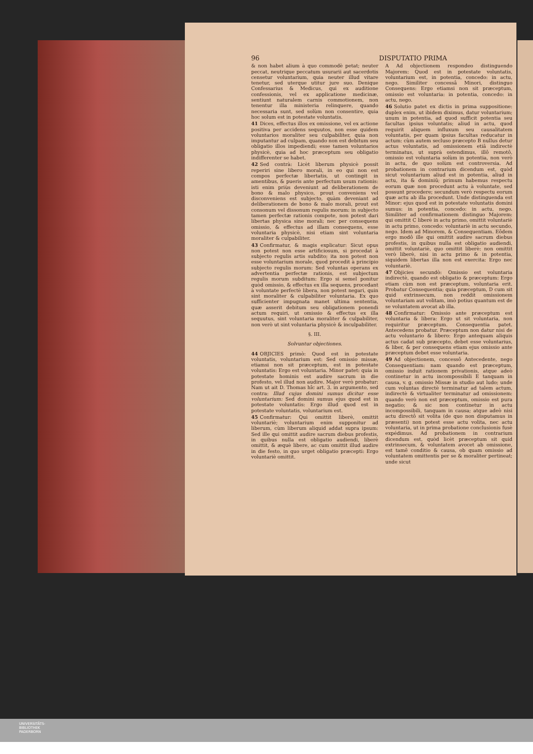96 DISPUTATIO PRIMA
& non habet alium à quo commodè petat; neuter peccat, neutrique peccatum usurarii aut sacerdotis censetur voluntarium, quia neuter illud vitare tenetur, sed uterque utitur jure suo. Denique Confessarius & Medicus, qui ex auditione confessionis, vel ex applicatione medicinæ, sentiunt naturalem carnis commotionem, non tenentur illa ministeria relinquere, quando necessaria sunt, sed solùm non consentire, quia hoc solum est in potestate voluntatis.
41 Dices, effectus illos ex omissione, vel ex actione positiva per accidens sequutos, non esse quidem voluntarios moraliter seu culpabiliter, quia non imputantur ad culpam, quando non est debitum seu obligatio illos impediendi; esse tamen voluntarios physicè, quia ad hoc præceptum seu obligatio indifferenter se habet.
42 Sed contrà: Licèt liberum physicè possit reperiri sine libero morali, in eo qui non est compos perfectæ libertatis, ut contingit in amentibus, & pueris ante perfectum usum rationis: isti enim priùs deveniunt ad deliberationem de bono & malo physico, prout conveniens vel disconveniens est subjecto, quàm deveniant ad deliberationem de bono & malo morali, prout est consonum vel dissonum regulis morum: in subjecto tamen perfectæ rationis compote, non potest dari libertas physica sine morali; nec per consequens omissio, & effectus ad illam consequens, esse voluntaria physicè, nisi etiam sint voluntaria moraliter & culpabiliter.
43 Confirmatur, & magis explicatur: Sicut opus non potest non esse artificiosum, si procedat à subjecto regulis artis subdito; ita non potest non esse voluntarium morale, quod procedit à principio subjecto regulis morum: Sed voluntas operans ex advertentia perfectæ rationis, est subjectum regulis morum subditum: Ergo si semel ponitur quòd omissio, & effectus ex illa sequens, procedant à voluntate perfectè libera, non potest negari, quin sint moraliter & culpabiliter voluntaria. Ex quo sufficienter impugnata manet ultima sententia, quæ asserit debitum seu obligationem ponendi actum requiri, ut omissio & effectus ex illa sequutus, sint voluntaria moraliter & culpabiliter, non verò ut sint voluntaria physicè & inculpabiliter.
§. III.
Solvuntur objectiones.
44 OBJICIES primò: Quod est in potestate voluntatis, voluntarium est: Sed omissio missæ, etiamsi non sit præceptum, est in potestate voluntatis: Ergo est voluntaria. Minor patet: quia in potestate hominis est audire sacrum in die profesto, vel illud non audire. Major verò probatur: Nam ut ait D. Thomas hîc art. 3. in argumento, sed contra: Illud cujus domini sumus dicitur esse voluntarium: Sed domini sumus ejus quod est in potestate voluntatis: Ergo illud quod est in potestate voluntatis, voluntarium est.
45 Confirmatur: Qui omittit liberè, omittit voluntariè; voluntarium enim supponitur ad liberum, cùm liberum aliquid addat supra ipsum: Sed ille qui omittit audire sacrum diebus profestis, in quibus nulla est obligatio audiendi, liberè omittit, & æquè libere, ac cum omittit illud audire in die festo, in quo urget obligatio præcepti: Ergo voluntariè omittit.
A Ad objectionem respondeo distinguendo Majorem: Quod est in potestate voluntatis, voluntarium est, in potentia, concedo: in actu, nego. Similiter concessâ Minori, distinguo Consequens: Ergo etiamsi non sit præceptum, omissio est voluntaria: in potentia, concedo: in actu, nego.
46 Solutio patet ex dictis in prima suppositione: duplex enim, ut ibidem diximus, datur voluntarium; unum in potentia, ad quod sufficit potentia seu facultas ipsius voluntatis; aliud in actu, quod requirit aliquem influxum seu causalitatem voluntatis, per quam ipsius facultas reducatur in actum: cùm autem secluso præcepto B nullus detur actus voluntatis, ad omissionem etiā indirectè terminatus, ut suprà ostendimus, illô remotô, omissio est voluntaria solùm in potentia, non verò in actu, de quo solùm est controversia. Ad probationem in contrarium dicendum est, quòd sicut voluntarium aliud est in potentia, aliud in actu, ita & dominiū; primum habemus respectu eorum quæ non procedunt actu à voluntate, sed possunt procedere; secundum verò respectu eorum quæ actu ab illa procedunt. Unde distinguenda est Minor: ejus quod est in potestate voluntatis domini sumus: in potentia, concedo: in actu, nego. Similiter ad confirmationem distinguo Majorem: qui omittit C liberè in actu primo, omittit voluntariè in actu primo, concedo: voluntariè in actu secundo, nego. Idem ad Minorem, & Consequentiam. Eôdem ergo modô ille qui omittit audire sacrum diebus profestis, in quibus nulla est obligatio audiendi, omittit voluntariè, quo omittit liberè: non omittit verò liberè, nisi in actu primo & in potentia, siquidem libertas illa non est exercita: Ergo nec voluntariè.
47 Objicies secundò: Omissio est voluntaria indirectè, quando est obligatio & præceptum: Ergo etiam cùm non est præceptum, voluntaria erit. Probatur Consequentia; quia præceptum, D cum sit quid extrinsecum, non reddit omissionem voluntariam aut volitam, imò potius quantum est de se voluntatem avocat ab illa.
48 Confirmatur: Omissio ante præceptum est voluntaria & libera: Ergo ut sit voluntaria, non requiritur præceptum. Consequentia patet. Antecedens probatur. Præceptum non datur nisi de actu voluntario & libero: Ergo antequam aliquis actus cadat sub præcepto, debet esse voluntarius, & liber, & per consequens etiam ejus omissio ante præceptum debet esse voluntaria.
49 Ad objectionem, concessô Antecedente, nego Consequentiam: nam quando est præceptum, omissio induit rationem privationis, atque adeò continetur in actu incompossibili E tanquam in causa, v. g. omissio Missæ in studio aut ludo; unde cum voluntas directè terminatur ad talem actum, indirectè & virtualiter terminatur ad omissionem: quando verò non est præceptum, omissio est pura negatio; & sic non continetur in actu incompossibili, tanquam in causa; atque adeò nisi actu directô sit volita (de quo non disputamus in præsenti) non potest esse actu volita, nec actu voluntaria, ut in prima probatione conclusionis fusè expédimus. Ad probationem in contrarium dicendum est, quòd licèt præceptum sit quid extrinsecum, & voluntatem avocet ab omissione, est tamē conditio & causa, ob quam omissio ad voluntatem omittentis per se & moraliter pertineat; unde sicut
UNIVERSITÄTS-
BIBLIOTHEK
PADERBORN